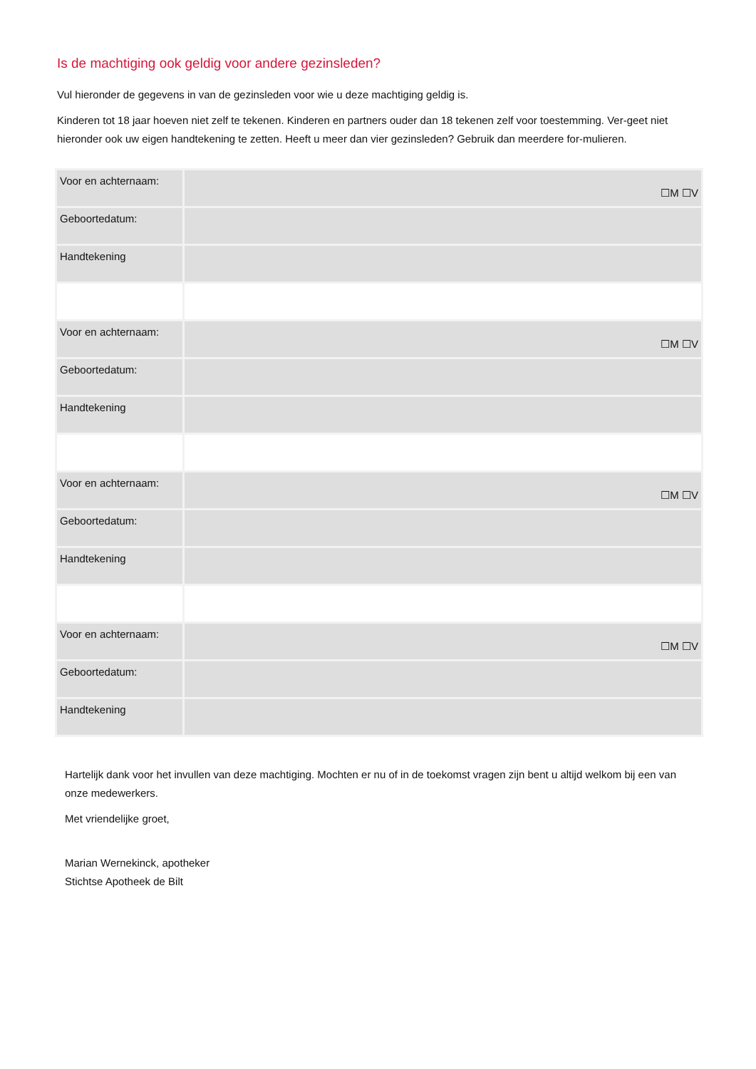Is de machtiging ook geldig voor andere gezinsleden?
Vul hieronder de gegevens in van de gezinsleden voor wie u deze machtiging geldig is.
Kinderen tot 18 jaar hoeven niet zelf te tekenen. Kinderen en partners ouder dan 18 tekenen zelf voor toestemming. Ver-geet niet hieronder ook uw eigen handtekening te zetten. Heeft u meer dan vier gezinsleden? Gebruik dan meerdere for-mulieren.
| Voor en achternaam: | ☐M ☐V |
| Geboortedatum: | |
| Handtekening | |
| Voor en achternaam: | ☐M ☐V |
| Geboortedatum: | |
| Handtekening | |
| Voor en achternaam: | ☐M ☐V |
| Geboortedatum: | |
| Handtekening | |
| Voor en achternaam: | ☐M ☐V |
| Geboortedatum: | |
| Handtekening | |
Hartelijk dank voor het invullen van deze machtiging. Mochten er nu of in de toekomst vragen zijn bent u altijd welkom bij een van onze medewerkers.
Met vriendelijke groet,
Marian Wernekinck, apotheker
Stichtse Apotheek de Bilt